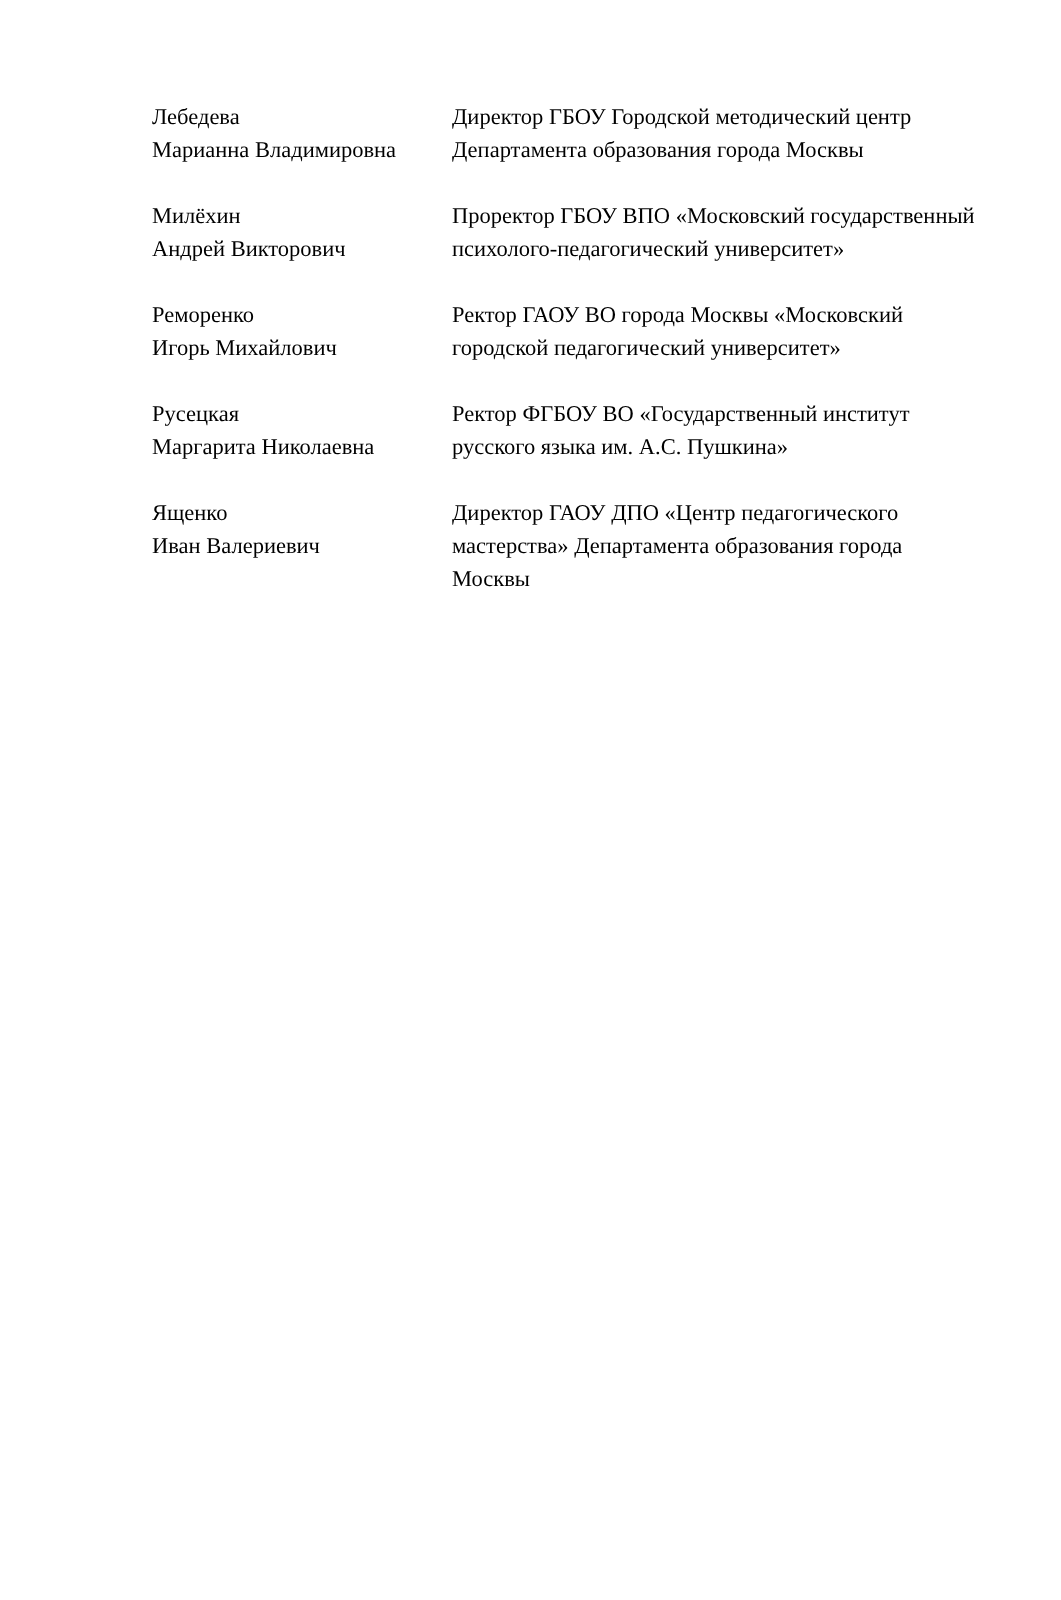| Лебедева Марианна Владимировна | Директор ГБОУ Городской методический центр Департамента образования города Москвы |
| Милёхин Андрей Викторович | Проректор ГБОУ ВПО «Московский государственный психолого-педагогический университет» |
| Реморенко Игорь Михайлович | Ректор ГАОУ ВО города Москвы «Московский городской педагогический университет» |
| Русецкая Маргарита Николаевна | Ректор ФГБОУ ВО «Государственный институт русского языка им. А.С. Пушкина» |
| Ященко Иван Валериевич | Директор ГАОУ ДПО «Центр педагогического мастерства» Департамента образования города Москвы |